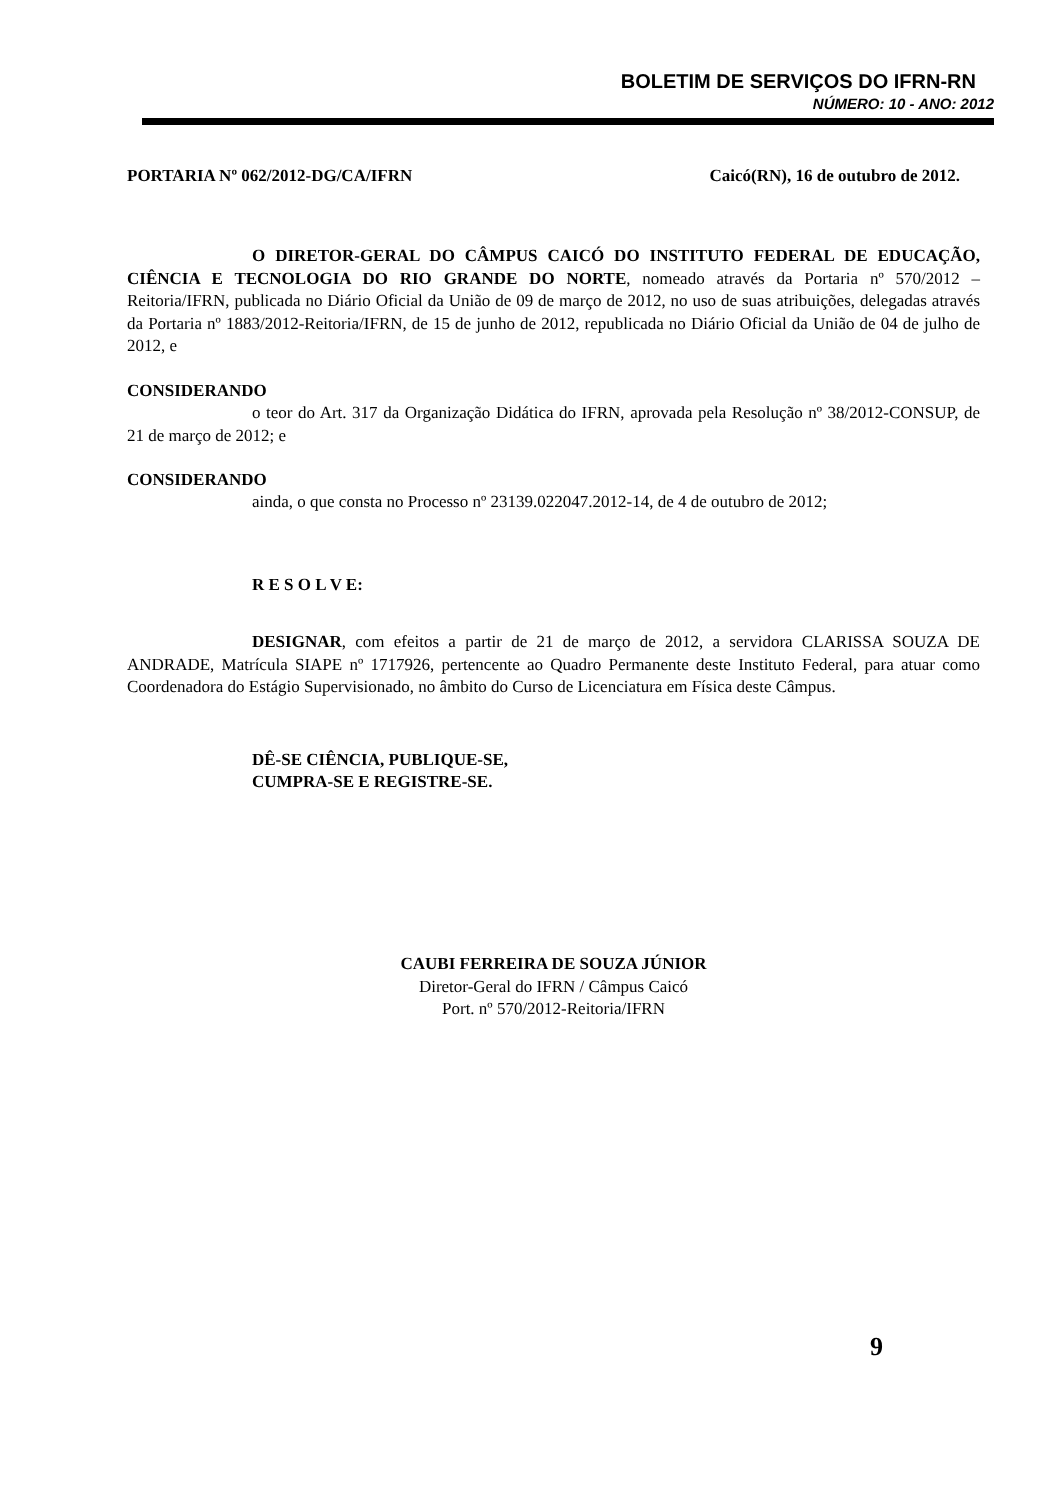BOLETIM DE SERVIÇOS DO IFRN-RN
NÚMERO: 10 - ANO: 2012
PORTARIA Nº 062/2012-DG/CA/IFRN Caicó(RN), 16 de outubro de 2012.
O DIRETOR-GERAL DO CÂMPUS CAICÓ DO INSTITUTO FEDERAL DE EDUCAÇÃO, CIÊNCIA E TECNOLOGIA DO RIO GRANDE DO NORTE, nomeado através da Portaria nº 570/2012 – Reitoria/IFRN, publicada no Diário Oficial da União de 09 de março de 2012, no uso de suas atribuições, delegadas através da Portaria nº 1883/2012-Reitoria/IFRN, de 15 de junho de 2012, republicada no Diário Oficial da União de 04 de julho de 2012, e
CONSIDERANDO
o teor do Art. 317 da Organização Didática do IFRN, aprovada pela Resolução nº 38/2012-CONSUP, de 21 de março de 2012; e
CONSIDERANDO
ainda, o que consta no Processo nº 23139.022047.2012-14, de 4 de outubro de 2012;
R E S O L V E:
DESIGNAR, com efeitos a partir de 21 de março de 2012, a servidora CLARISSA SOUZA DE ANDRADE, Matrícula SIAPE nº 1717926, pertencente ao Quadro Permanente deste Instituto Federal, para atuar como Coordenadora do Estágio Supervisionado, no âmbito do Curso de Licenciatura em Física deste Câmpus.
DÊ-SE CIÊNCIA, PUBLIQUE-SE,
CUMPRA-SE E REGISTRE-SE.
CAUBI FERREIRA DE SOUZA JÚNIOR
Diretor-Geral do IFRN / Câmpus Caicó
Port. nº 570/2012-Reitoria/IFRN
9